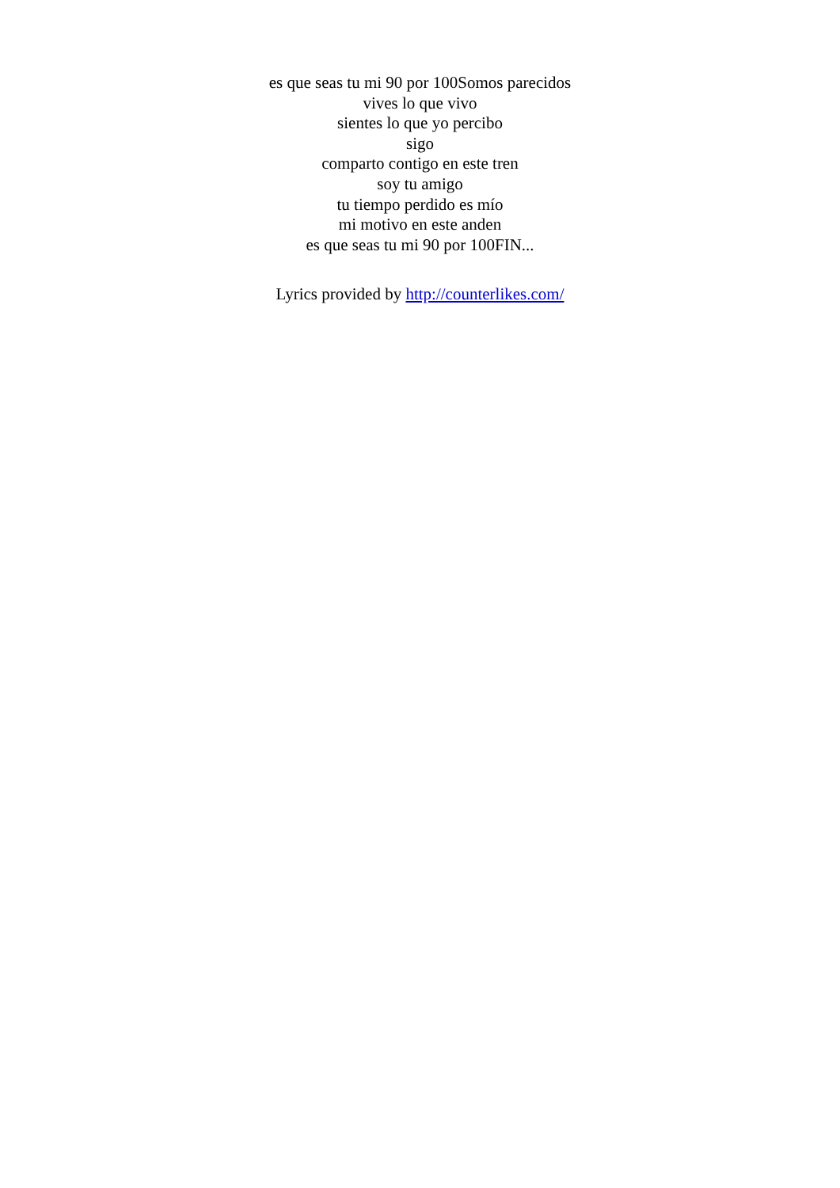es que seas tu mi 90 por 100Somos parecidos
vives lo que vivo
sientes lo que yo percibo
sigo
comparto contigo en este tren
soy tu amigo
tu tiempo perdido es mío
mi motivo en este anden
es que seas tu mi 90 por 100FIN...
Lyrics provided by http://counterlikes.com/